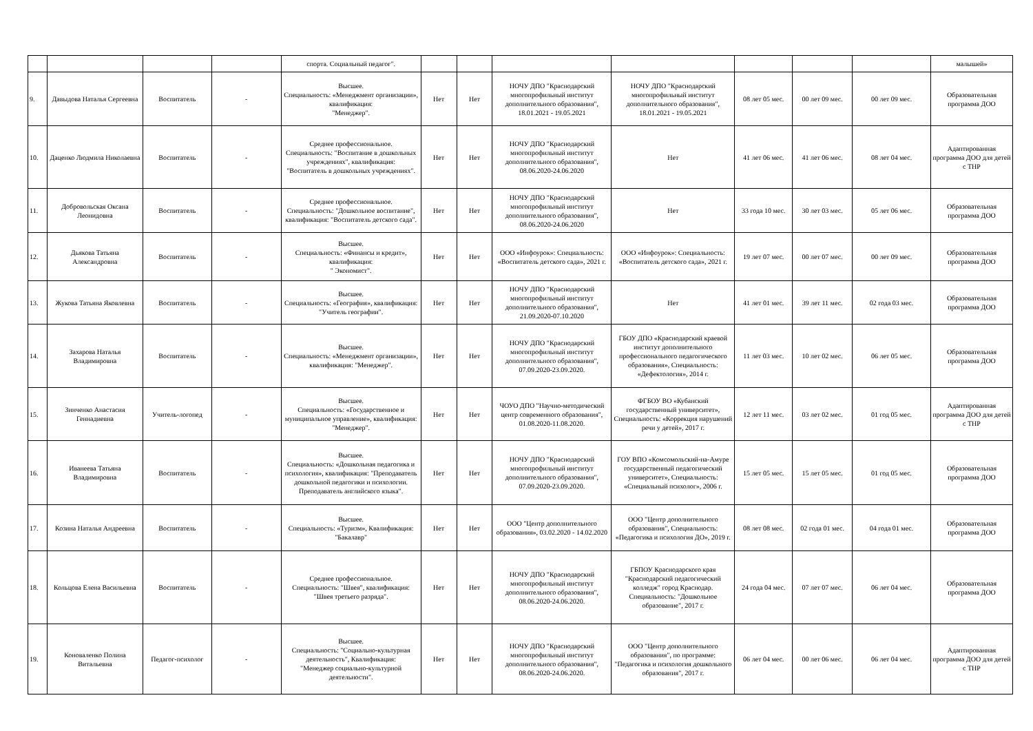| | | | | спорта. Социальный педагог". | | | | | | | | малышей» |
| 9. | Давыдова Наталья Сергеевна | Воспитатель | - | Высшее. Специальность: «Менеджмент организации», квалификация: "Менеджер". | Нет | Нет | НОЧУ ДПО "Краснодарский многопрофильный институт дополнительного образования", 18.01.2021 - 19.05.2021 | НОЧУ ДПО "Краснодарский многопрофильный институт дополнительного образования", 18.01.2021 - 19.05.2021 | 08 лет 05 мес. | 00 лет 09 мес. | 00 лет 09 мес. | Образовательная программа ДОО |
| 10. | Даценко Людмила Николаевна | Воспитатель | - | Среднее профессиональное. Специальность: "Воспитание в дошкольных учреждениях", квалификация: "Воспитатель в дошкольных учреждениях". | Нет | Нет | НОЧУ ДПО "Краснодарский многопрофильный институт дополнительного образования", 08.06.2020-24.06.2020 | Нет | 41 лет 06 мес. | 41 лет 06 мес. | 08 лет 04 мес. | Адаптированная программа ДОО для детей с ТНР |
| 11. | Добровольская Оксана Леонидовна | Воспитатель | - | Среднее профессиональное. Специальность: "Дошкольное воспитание", квалификация: "Воспитатель детского сада". | Нет | Нет | НОЧУ ДПО "Краснодарский многопрофильный институт дополнительного образования", 08.06.2020-24.06.2020 | Нет | 33 года 10 мес. | 30 лет 03 мес. | 05 лет 06 мес. | Образовательная программа ДОО |
| 12. | Дьякова Татьяна Александровна | Воспитатель | - | Высшее. Специальность: «Финансы и кредит», квалификация: " Экономист". | Нет | Нет | ООО «Инфоурок»: Специальность: «Воспитатель детского сада», 2021 г. | ООО «Инфоурок»: Специальность: «Воспитатель детского сада», 2021 г. | 19 лет 07 мес. | 00 лет 07 мес. | 00 лет 09 мес. | Образовательная программа ДОО |
| 13. | Жукова Татьяна Яковлевна | Воспитатель | - | Высшее. Специальность: «География», квалификация: "Учитель географии". | Нет | Нет | НОЧУ ДПО "Краснодарский многопрофильный институт дополнительного образования", 21.09.2020-07.10.2020 | Нет | 41 лет 01 мес. | 39 лет 11 мес. | 02 года 03 мес. | Образовательная программа ДОО |
| 14. | Захарова Наталья Владимировна | Воспитатель | - | Высшее. Специальность: «Менеджмент организации», квалификация: "Менеджер". | Нет | Нет | НОЧУ ДПО "Краснодарский многопрофильный институт дополнительного образования", 07.09.2020-23.09.2020. | ГБОУ ДПО «Краснодарский краевой институт дополнительного профессионального педагогического образования», Специальность: «Дефектология», 2014 г. | 11 лет 03 мес. | 10 лет 02 мес. | 06 лет 05 мес. | Образовательная программа ДОО |
| 15. | Зинченко Анастасия Геннадиевна | Учитель-логопед | - | Высшее. Специальность: «Государственное и муниципальное управление», квалификация: "Менеджер". | Нет | Нет | ЧОУО ДПО "Научно-методический центр современного образования", 01.08.2020-11.08.2020. | ФГБОУ ВО «Кубанский государственный университет», Специальность: «Коррекция нарушений речи у детей», 2017 г. | 12 лет 11 мес. | 03 лет 02 мес. | 01 год 05 мес. | Адаптированная программа ДОО для детей с ТНР |
| 16. | Иванеева Татьяна Владимировна | Воспитатель | - | Высшее. Специальность: «Дошкольная педагогика и психология», квалификация: "Преподаватель дошкольной педагогики и психологии. Преподаватель английского языка". | Нет | Нет | НОЧУ ДПО "Краснодарский многопрофильный институт дополнительного образования", 07.09.2020-23.09.2020. | ГОУ ВПО «Комсомольский-на-Амуре государственный педагогический университет», Специальность: «Специальный психолог», 2006 г. | 15 лет 05 мес. | 15 лет 05 мес. | 01 год 05 мес. | Образовательная программа ДОО |
| 17. | Козина Наталья Андреевна | Воспитатель | - | Высшее. Специальность: «Туризм», Квалификация: "Бакалавр" | Нет | Нет | ООО "Центр дополнительного образования», 03.02.2020 - 14.02.2020 | ООО "Центр дополнительного образования", Специальность: «Педагогика и психология ДО», 2019 г. | 08 лет 08 мес. | 02 года 01 мес. | 04 года 01 мес. | Образовательная программа ДОО |
| 18. | Кольцова Елена Васильевна | Воспитатель | - | Среднее профессиональное. Специальность: "Швея", квалификация: "Швея третьего разряда". | Нет | Нет | НОЧУ ДПО "Краснодарский многопрофильный институт дополнительного образования", 08.06.2020-24.06.2020. | ГБПОУ Краснодарского края "Краснодарский педагогический колледж" город Краснодар. Специальность: "Дошкольное образование", 2017 г. | 24 года 04 мес. | 07 лет 07 мес. | 06 лет 04 мес. | Образовательная программа ДОО |
| 19. | Коноваленко Полина Витальевна | Педагог-психолог | - | Высшее. Специальность: "Социально-культурная деятельность", Квалификация: "Менеджер социально-культурной деятельности". | Нет | Нет | НОЧУ ДПО "Краснодарский многопрофильный институт дополнительного образования", 08.06.2020-24.06.2020. | ООО "Центр дополнительного образования", по программе: "Педагогика и психология дошкольного образования", 2017 г. | 06 лет 04 мес. | 00 лет 06 мес. | 06 лет 04 мес. | Адаптированная программа ДОО для детей с ТНР |